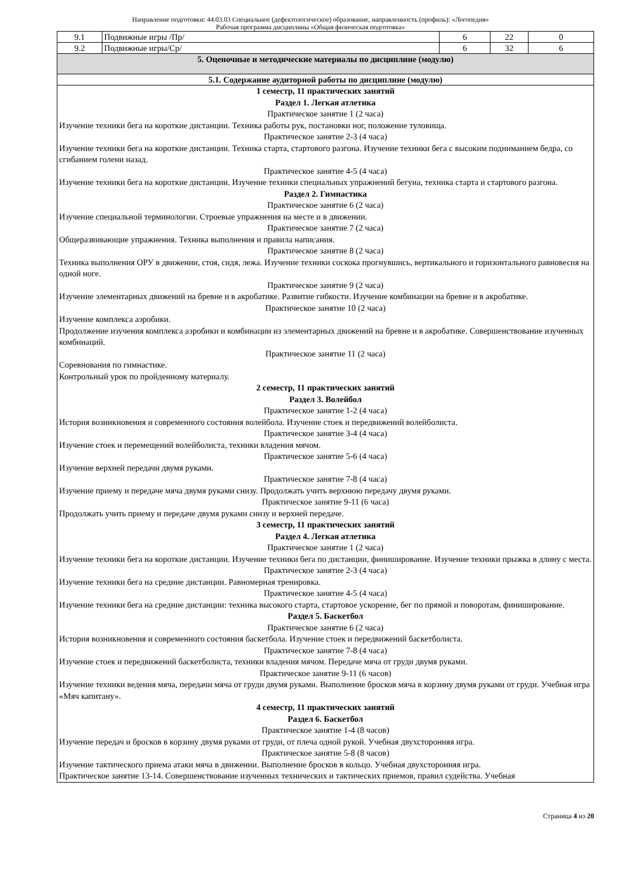Направление подготовки: 44.03.03 Специальное (дефектологическое) образование, направленность (профиль): «Логопедия»
Рабочая программа дисциплины «Общая физическая подготовка»
| 9.1 | Подвижные игры /Пр/ | 6 | 22 | 0 |
| 9.2 | Подвижные игры/Ср/ | 6 | 32 | 6 |
| 5. Оценочные и методические материалы по дисциплине (модулю) | | | | |
| 5.1. Содержание аудиторной работы по дисциплине (модулю) | | | | |
| 1 семестр, 11 практических занятий Раздел 1. Легкая атлетика Практическое занятие 1 (2 часа) Изучение техники бега на короткие дистанции. Техника работы рук, постановки ног, положение туловища. Практическое занятие 2-3 (4 часа) Изучение техники бега на короткие дистанции. Техника старта, стартового разгона. Изучение техники бега с высоким подниманием бедра, со сгибанием голени назад. Практическое занятие 4-5 (4 часа) Изучение техники бега на короткие дистанции. Изучение техники специальных упражнений бегуна, техника старта и стартового разгона. Раздел 2. Гимнастика Практическое занятие 6 (2 часа) Изучение специальной терминологии. Строевые упражнения на месте и в движении. Практическое занятие 7 (2 часа) Общеразвивающие упражнения. Техника выполнения и правила написания. Практическое занятие 8 (2 часа) Техника выполнения ОРУ в движении, стоя, сидя, лежа. Изучение техники соскока прогнувшись, вертикального и горизонтального равновесия на одной ноге. Практическое занятие 9 (2 часа) Изучение элементарных движений на бревне и в акробатике. Развитие гибкости. Изучение комбинации на бревне и в акробатике. Практическое занятие 10 (2 часа) Изучение комплекса аэробики. Продолжение изучения комплекса аэробики и комбинации из элементарных движений на бревне и в акробатике. Совершенствование изученных комбинаций. Практическое занятие 11 (2 часа) Соревнования по гимнастике. Контрольный урок по пройденному материалу. 2 семестр, 11 практических занятий Раздел 3. Волейбол Практическое занятие 1-2 (4 часа) История возникновения и современного состояния волейбола. Изучение стоек и передвижений волейболиста. Практическое занятие 3-4 (4 часа) Изучение стоек и перемещений волейболиста, техники владения мячом. Практическое занятие 5-6 (4 часа) Изучение верхней передачи двумя руками. Практическое занятие 7-8 (4 часа) Изучение приему и передаче мяча двумя руками снизу. Продолжать учить верхнюю передачу двумя руками. Практическое занятие 9-11 (6 часа) Продолжать учить приему и передаче двумя руками снизу и верхней передаче. 3 семестр, 11 практических занятий Раздел 4. Легкая атлетика Практическое занятие 1 (2 часа) Изучение техники бега на короткие дистанции. Изучение техники бега по дистанции, финиширование. Изучение техники прыжка в длину с места. Практическое занятие 2-3 (4 часа) Изучение техники бега на средние дистанции. Равномерная тренировка. Практическое занятие 4-5 (4 часа) Изучение техники бега на средние дистанции: техника высокого старта, стартовое ускорение, бег по прямой и поворотам, финиширование. Раздел 5. Баскетбол Практическое занятие 6 (2 часа) История возникновения и современного состояния баскетбола. Изучение стоек и передвижений баскетболиста. Практическое занятие 7-8 (4 часа) Изучение стоек и передвижений баскетболиста, техники владения мячом. Передаче мяча от груди двумя руками. Практическое занятие 9-11 (6 часов) Изучение техники ведения мяча, передачи мяча от груди двумя руками. Выполнение бросков мяча в корзину двумя руками от груди. Учебная игра «Мяч капитану». 4 семестр, 11 практических занятий Раздел 6. Баскетбол Практическое занятие 1-4 (8 часов) Изучение передач и бросков в корзину двумя руками от груди, от плеча одной рукой. Учебная двухсторонняя игра. Практическое занятие 5-8 (8 часов) Изучение тактического приема атаки мяча в движении. Выполнение бросков в кольцо. Учебная двухсторонняя игра. Практическое занятие 13-14. Совершенствование изученных технических и тактических приемов, правил судейства. Учебная | | | | |
Страница 4 из 20